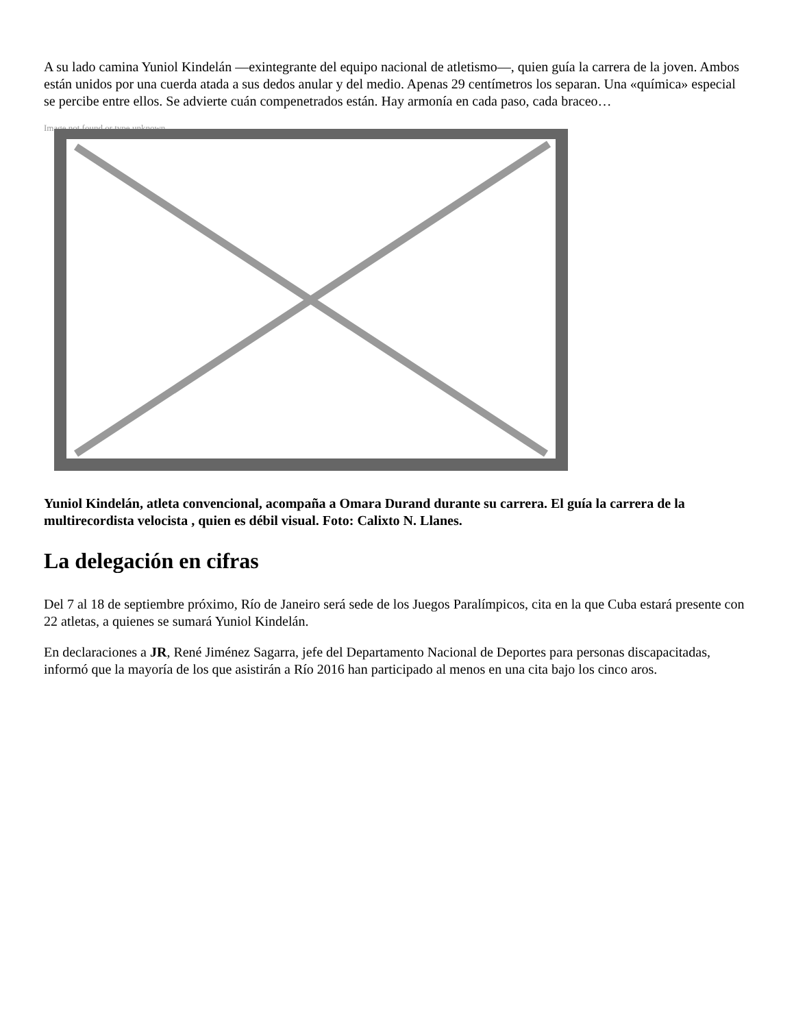A su lado camina Yuniol Kindelán —exintegrante del equipo nacional de atletismo—, quien guía la carrera de la joven. Ambos están unidos por una cuerda atada a sus dedos anular y del medio. Apenas 29 centímetros los separan. Una «química» especial se percibe entre ellos. Se advierte cuán compenetrados están. Hay armonía en cada paso, cada braceo…
Image not found or type unknown
Yuniol Kindelán, atleta convencional, acompaña a Omara Durand durante su carrera. El guía la carrera de la multirecordista velocista , quien es débil visual. Foto: Calixto N. Llanes.
La delegación en cifras
Del 7 al 18 de septiembre próximo, Río de Janeiro será sede de los Juegos Paralímpicos, cita en la que Cuba estará presente con 22 atletas, a quienes se sumará Yuniol Kindelán.
En declaraciones a JR, René Jiménez Sagarra, jefe del Departamento Nacional de Deportes para personas discapacitadas, informó que la mayoría de los que asistirán a Río 2016 han participado al menos en una cita bajo los cinco aros.